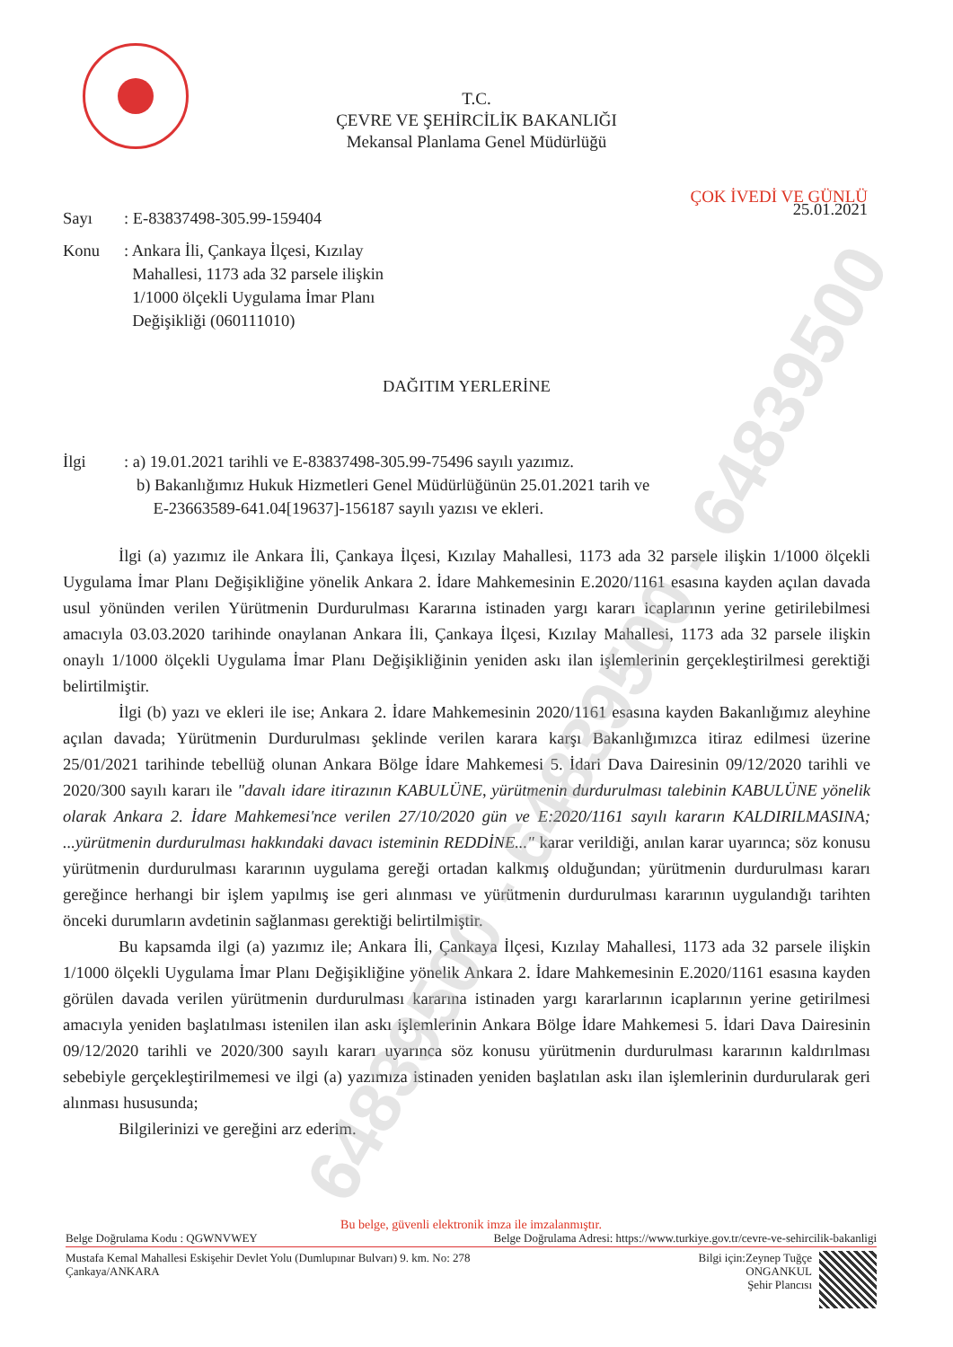64839500 - 64839500 - 64839500
T.C.
ÇEVRE VE ŞEHİRCİLİK BAKANLIĞI
Mekansal Planlama Genel Müdürlüğü
ÇOK İVEDİ VE GÜNLÜ
Sayı: E-83837498-305.99-159404
25.01.2021
Konu: Ankara İli, Çankaya İlçesi, Kızılay
Mahallesi, 1173 ada 32 parsele ilişkin
1/1000 ölçekli Uygulama İmar Planı
Değişikliği (060111010)
DAĞITIM YERLERİNE
İlgi: a) 19.01.2021 tarihli ve E-83837498-305.99-75496 sayılı yazımız.
b) Bakanlığımız Hukuk Hizmetleri Genel Müdürlüğünün 25.01.2021 tarih ve
E-23663589-641.04[19637]-156187 sayılı yazısı ve ekleri.
İlgi (a) yazımız ile Ankara İli, Çankaya İlçesi, Kızılay Mahallesi, 1173 ada 32 parsele ilişkin 1/1000 ölçekli Uygulama İmar Planı Değişikliğine yönelik Ankara 2. İdare Mahkemesinin E.2020/1161 esasına kayden açılan davada usul yönünden verilen Yürütmenin Durdurulması Kararına istinaden yargı kararı icaplarının yerine getirilebilmesi amacıyla 03.03.2020 tarihinde onaylanan Ankara İli, Çankaya İlçesi, Kızılay Mahallesi, 1173 ada 32 parsele ilişkin onaylı 1/1000 ölçekli Uygulama İmar Planı Değişikliğinin yeniden askı ilan işlemlerinin gerçekleştirilmesi gerektiği belirtilmiştir.
İlgi (b) yazı ve ekleri ile ise; Ankara 2. İdare Mahkemesinin 2020/1161 esasına kayden Bakanlığımız aleyhine açılan davada; Yürütmenin Durdurulması şeklinde verilen karara karşı Bakanlığımızca itiraz edilmesi üzerine 25/01/2021 tarihinde tebellüğ olunan Ankara Bölge İdare Mahkemesi 5. İdari Dava Dairesinin 09/12/2020 tarihli ve 2020/300 sayılı kararı ile "davalı idare itirazının KABULÜNE, yürütmenin durdurulması talebinin KABULÜNE yönelik olarak Ankara 2. İdare Mahkemesi'nce verilen 27/10/2020 gün ve E:2020/1161 sayılı kararın KALDIRILMASINA; ...yürütmenin durdurulması hakkındaki davacı isteminin REDDİNE..." karar verildiği, anılan karar uyarınca; söz konusu yürütmenin durdurulması kararının uygulama gereği ortadan kalkmış olduğundan; yürütmenin durdurulması kararı gereğince herhangi bir işlem yapılmış ise geri alınması ve yürütmenin durdurulması kararının uygulandığı tarihten önceki durumların avdetinin sağlanması gerektiği belirtilmiştir.
Bu kapsamda ilgi (a) yazımız ile; Ankara İli, Çankaya İlçesi, Kızılay Mahallesi, 1173 ada 32 parsele ilişkin 1/1000 ölçekli Uygulama İmar Planı Değişikliğine yönelik Ankara 2. İdare Mahkemesinin E.2020/1161 esasına kayden görülen davada verilen yürütmenin durdurulması kararına istinaden yargı kararlarının icaplarının yerine getirilmesi amacıyla yeniden başlatılması istenilen ilan askı işlemlerinin Ankara Bölge İdare Mahkemesi 5. İdari Dava Dairesinin 09/12/2020 tarihli ve 2020/300 sayılı kararı uyarınca söz konusu yürütmenin durdurulması kararının kaldırılması sebebiyle gerçekleştirilmemesi ve ilgi (a) yazımıza istinaden yeniden başlatılan askı ilan işlemlerinin durdurularak geri alınması hususunda;
Bilgilerinizi ve gereğini arz ederim.
Bu belge, güvenli elektronik imza ile imzalanmıştır.
Belge Doğrulama Kodu : QGWNVWEY Belge Doğrulama Adresi: https://www.turkiye.gov.tr/cevre-ve-sehircilik-bakanligi
Mustafa Kemal Mahallesi Eskişehir Devlet Yolu (Dumlupınar Bulvarı) 9. km. No: 278
Çankaya/ANKARA
Bilgi için:Zeynep Tuğçe
ONGANKUL
Şehir Plancısı